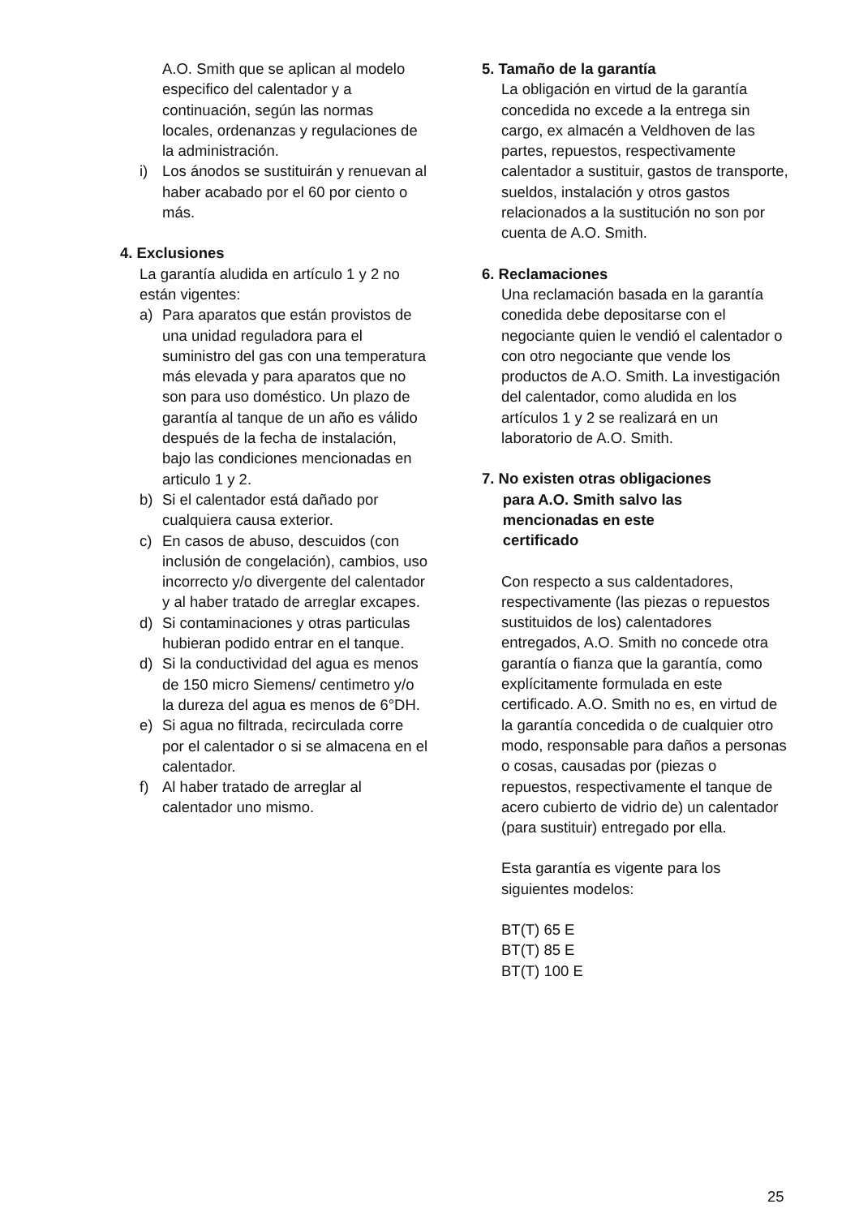A.O. Smith que se aplican al modelo especifico del calentador y a continuación, según las normas locales, ordenanzas y regulaciones de la administración.
i) Los ánodos se sustituirán y renuevan al haber acabado por el 60 por ciento o más.
4. Exclusiones
La garantía aludida en artículo 1 y 2 no están vigentes:
a) Para aparatos que están provistos de una unidad reguladora para el suministro del gas con una temperatura más elevada y para aparatos que no son para uso doméstico. Un plazo de garantía al tanque de un año es válido después de la fecha de instalación, bajo las condiciones mencionadas en articulo 1 y 2.
b) Si el calentador está dañado por cualquiera causa exterior.
c) En casos de abuso, descuidos (con inclusión de congelación), cambios, uso incorrecto y/o divergente del calentador y al haber tratado de arreglar excapes.
d) Si contaminaciones y otras particulas hubieran podido entrar en el tanque.
d) Si la conductividad del agua es menos de 150 micro Siemens/ centimetro y/o la dureza del agua es menos de 6°DH.
e) Si agua no filtrada, recirculada corre por el calentador o si se almacena en el calentador.
f) Al haber tratado de arreglar al calentador uno mismo.
5. Tamaño de la garantía
La obligación en virtud de la garantía concedida no excede a la entrega sin cargo, ex almacén a Veldhoven de las partes, repuestos, respectivamente calentador a sustituir, gastos de transporte, sueldos, instalación y otros gastos relacionados a la sustitución no son por cuenta de A.O. Smith.
6. Reclamaciones
Una reclamación basada en la garantía conedida debe depositarse con el negociante quien le vendió el calentador o con otro negociante que vende los productos de A.O. Smith. La investigación del calentador, como aludida en los artículos 1 y 2 se realizará en un laboratorio de A.O. Smith.
7. No existen otras obligaciones
para A.O. Smith salvo las
mencionadas en este
certificado
Con respecto a sus caldentadores, respectivamente (las piezas o repuestos sustituidos de los) calentadores entregados, A.O. Smith no concede otra garantía o fianza que la garantía, como explícitamente formulada en este certificado. A.O. Smith no es, en virtud de la garantía concedida o de cualquier otro modo, responsable para daños a personas o cosas, causadas por (piezas o repuestos, respectivamente el tanque de acero cubierto de vidrio de) un calentador (para sustituir) entregado por ella.
Esta garantía es vigente para los siguientes modelos:
BT(T) 65 E
BT(T) 85 E
BT(T) 100 E
25